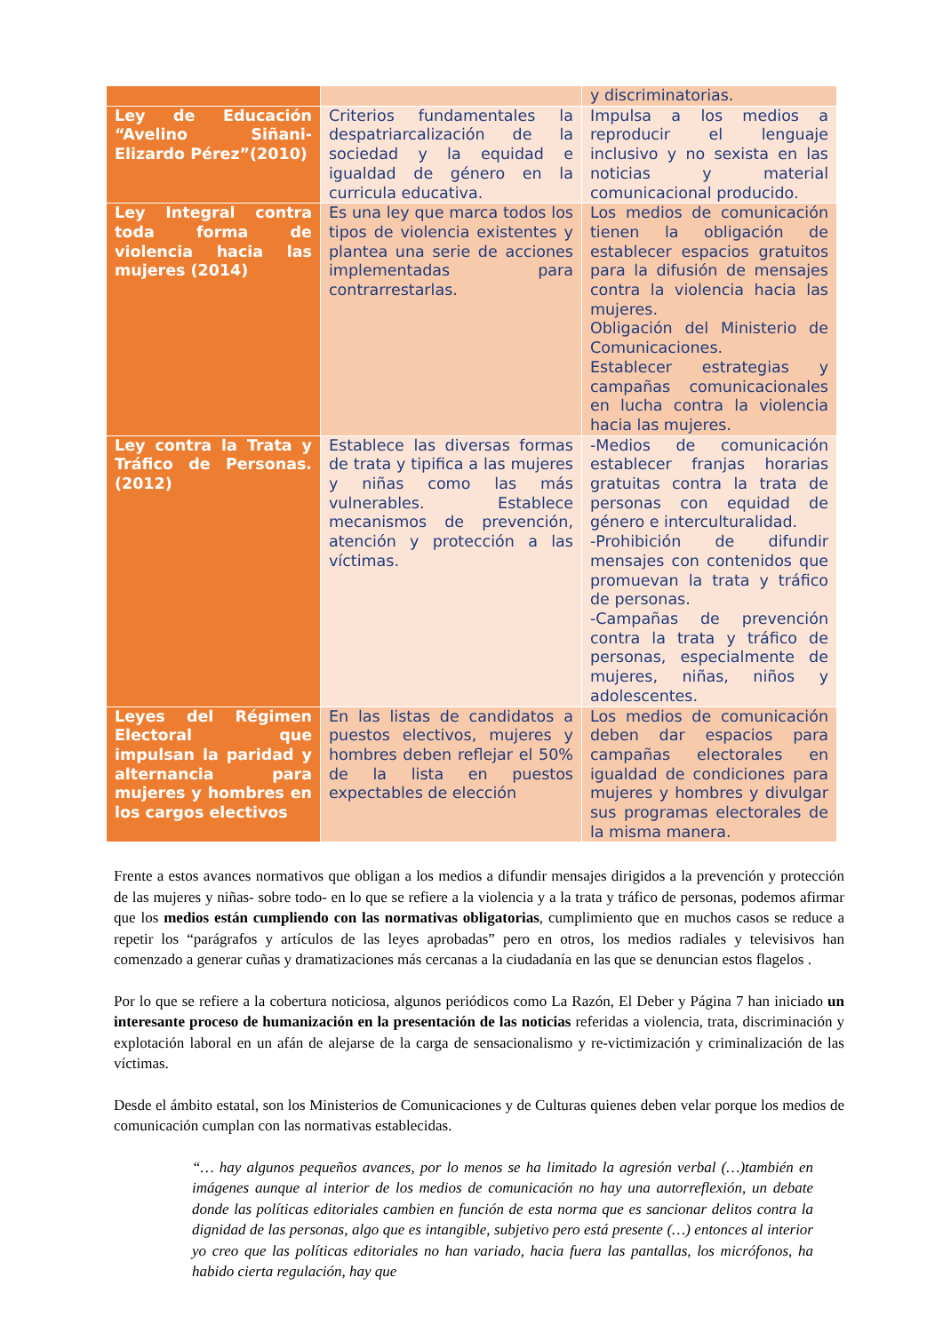| | | y discriminatorias. |
| Ley de Educación “Avelino Siñani-Elizardo Pérez”(2010) | Criterios fundamentales la despatriarcalización de la sociedad y la equidad e igualdad de género en la curricula educativa. | Impulsa a los medios a reproducir el lenguaje inclusivo y no sexista en las noticias y material comunicacional producido. |
| Ley Integral contra toda forma de violencia hacia las mujeres (2014) | Es una ley que marca todos los tipos de violencia existentes y plantea una serie de acciones implementadas para contrarrestarlas. | Los medios de comunicación tienen la obligación de establecer espacios gratuitos para la difusión de mensajes contra la violencia hacia las mujeres. Obligación del Ministerio de Comunicaciones. Establecer estrategias y campañas comunicacionales en lucha contra la violencia hacia las mujeres. |
| Ley contra la Trata y Tráfico de Personas. (2012) | Establece las diversas formas de trata y tipifica a las mujeres y niñas como las más vulnerables. Establece mecanismos de prevención, atención y protección a las víctimas. | -Medios de comunicación establecer franjas horarias gratuitas contra la trata de personas con equidad de género e interculturalidad. -Prohibición de difundir mensajes con contenidos que promuevan la trata y tráfico de personas. -Campañas de prevención contra la trata y tráfico de personas, especialmente de mujeres, niñas, niños y adolescentes. |
| Leyes del Régimen Electoral que impulsan la paridad y alternancia para mujeres y hombres en los cargos electivos | En las listas de candidatos a puestos electivos, mujeres y hombres deben reflejar el 50% de la lista en puestos expectables de elección | Los medios de comunicación deben dar espacios para campañas electorales en igualdad de condiciones para mujeres y hombres y divulgar sus programas electorales de la misma manera. |
Frente a estos avances normativos que obligan a los medios a difundir mensajes dirigidos a la prevención y protección de las mujeres y niñas- sobre todo- en lo que se refiere a la violencia y a la trata y tráfico de personas, podemos afirmar que los medios están cumpliendo con las normativas obligatorias, cumplimiento que en muchos casos se reduce a repetir los “parágrafos y artículos de las leyes aprobadas” pero en otros, los medios radiales y televisivos han comenzado a generar cuñas y dramatizaciones más cercanas a la ciudadanía en las que se denuncian estos flagelos .
Por lo que se refiere a la cobertura noticiosa, algunos periódicos como La Razón, El Deber y Página 7 han iniciado un interesante proceso de humanización en la presentación de las noticias referidas a violencia, trata, discriminación y explotación laboral en un afán de alejarse de la carga de sensacionalismo y re-victimización y criminalización de las víctimas.
Desde el ámbito estatal, son los Ministerios de Comunicaciones y de Culturas quienes deben velar porque los medios de comunicación cumplan con las normativas establecidas.
“… hay algunos pequeños avances, por lo menos se ha limitado la agresión verbal (…)también en imágenes aunque al interior de los medios de comunicación no hay una autorreflexión, un debate donde las políticas editoriales cambien en función de esta norma que es sancionar delitos contra la dignidad de las personas, algo que es intangible, subjetivo pero está presente (…) entonces al interior yo creo que las políticas editoriales no han variado, hacia fuera las pantallas, los micrófonos, ha habido cierta regulación, hay que